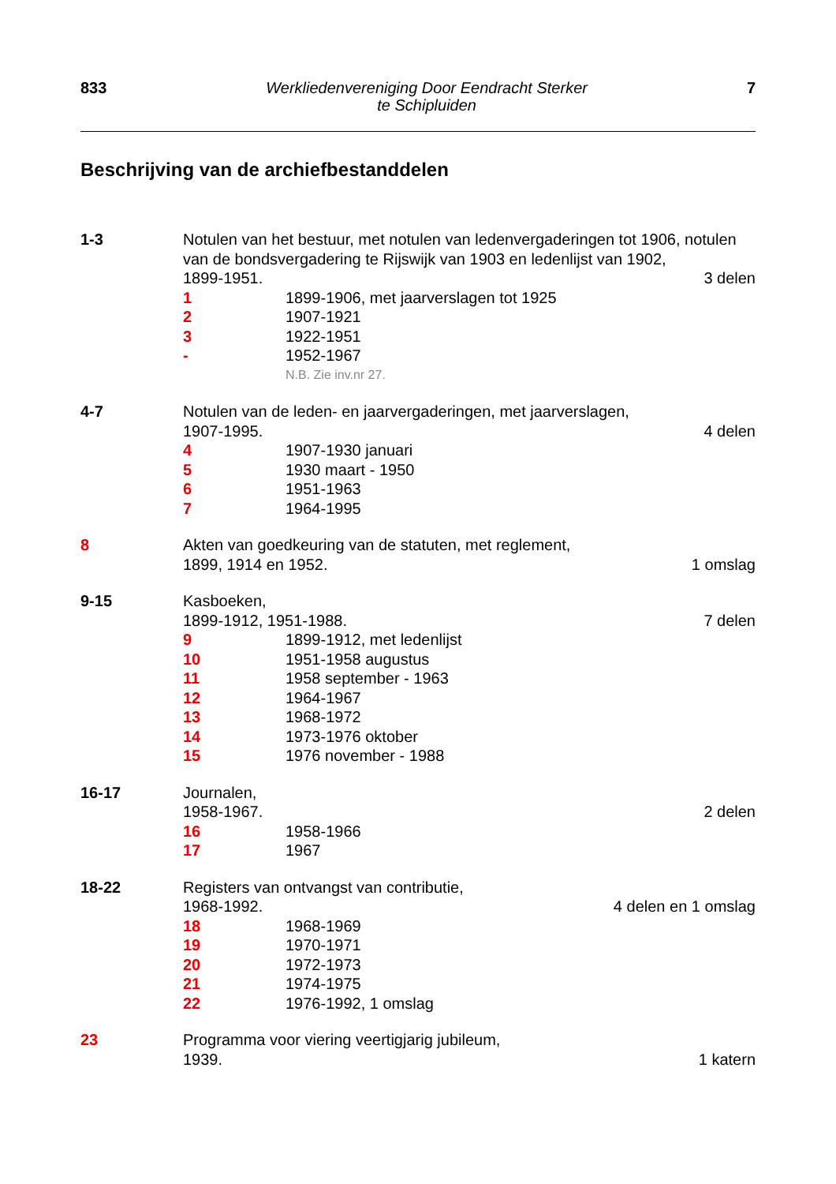833 Werkliedenvereniging Door Eendracht Sterker
te Schipluiden 7
Beschrijving van de archiefbestanddelen
1-3 Notulen van het bestuur, met notulen van ledenvergaderingen tot 1906, notulen van de bondsvergadering te Rijswijk van 1903 en ledenlijst van 1902,
1899-1951. 3 delen
1 1899-1906, met jaarverslagen tot 1925
2 1907-1921
3 1922-1951
- 1952-1967
N.B. Zie inv.nr 27.
4-7 Notulen van de leden- en jaarvergaderingen, met jaarverslagen,
1907-1995. 4 delen
4 1907-1930 januari
5 1930 maart - 1950
6 1951-1963
7 1964-1995
8 Akten van goedkeuring van de statuten, met reglement,
1899, 1914 en 1952. 1 omslag
9-15 Kasboeken,
1899-1912, 1951-1988. 7 delen
9 1899-1912, met ledenlijst
10 1951-1958 augustus
11 1958 september - 1963
12 1964-1967
13 1968-1972
14 1973-1976 oktober
15 1976 november - 1988
16-17 Journalen,
1958-1967. 2 delen
16 1958-1966
17 1967
18-22 Registers van ontvangst van contributie,
1968-1992. 4 delen en 1 omslag
18 1968-1969
19 1970-1971
20 1972-1973
21 1974-1975
22 1976-1992, 1 omslag
23 Programma voor viering veertigjarig jubileum,
1939. 1 katern